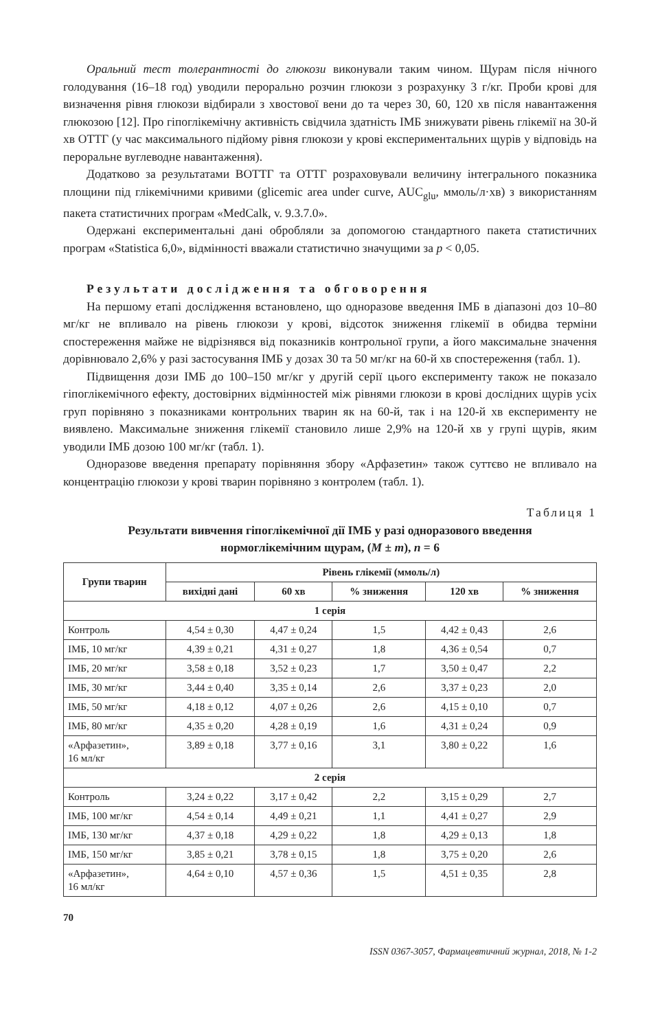Оральний тест толерантності до глюкози виконували таким чином. Щурам після нічного голодування (16–18 год) уводили перорально розчин глюкози з розрахунку 3 г/кг. Проби крові для визначення рівня глюкози відбирали з хвостової вени до та через 30, 60, 120 хв після навантаження глюкозою [12]. Про гіпоглікемічну активність свідчила здатність ІМБ знижувати рівень глікемії на 30-й хв ОТТГ (у час максимального підйому рівня глюкози у крові експериментальних щурів у відповідь на пероральне вуглеводне навантаження).
Додатково за результатами ВОТТГ та ОТТГ розраховували величину інтегрального показника площини під глікемічними кривими (glicemic area under curve, AUC<sub>glu</sub>, ммоль/л·хв) з використанням пакета статистичних програм «MedCalk, v. 9.3.7.0».
Одержані експериментальні дані обробляли за допомогою стандартного пакета статистичних програм «Statistica 6,0», відмінності вважали статистично значущими за p < 0,05.
Результати дослідження та обговорення
На першому етапі дослідження встановлено, що одноразове введення ІМБ в діапазоні доз 10–80 мг/кг не впливало на рівень глюкози у крові, відсоток зниження глікемії в обидва терміни спостереження майже не відрізнявся від показників контрольної групи, а його максимальне значення дорівнювало 2,6% у разі застосування ІМБ у дозах 30 та 50 мг/кг на 60-й хв спостереження (табл. 1).
Підвищення дози ІМБ до 100–150 мг/кг у другій серії цього експерименту також не показало гіпоглікемічного ефекту, достовірних відмінностей між рівнями глюкози в крові дослідних щурів усіх груп порівняно з показниками контрольних тварин як на 60-й, так і на 120-й хв експерименту не виявлено. Максимальне зниження глікемії становило лише 2,9% на 120-й хв у групі щурів, яким уводили ІМБ дозою 100 мг/кг (табл. 1).
Одноразове введення препарату порівняння збору «Арфазетин» також суттєво не впливало на концентрацію глюкози у крові тварин порівняно з контролем (табл. 1).
Таблиця 1
Результати вивчення гіпоглікемічної дії ІМБ у разі одноразового введення
нормоглікемічним щурам, (M ± m), n = 6
| Групи тварин | Рівень глікемії (ммоль/л) | | | | |
| --- | --- | --- | --- | --- | --- |
| | вихідні дані | 60 хв | % зниження | 120 хв | % зниження |
| 1 серія | | | | | |
| Контроль | 4,54 ± 0,30 | 4,47 ± 0,24 | 1,5 | 4,42 ± 0,43 | 2,6 |
| ІМБ, 10 мг/кг | 4,39 ± 0,21 | 4,31 ± 0,27 | 1,8 | 4,36 ± 0,54 | 0,7 |
| ІМБ, 20 мг/кг | 3,58 ± 0,18 | 3,52 ± 0,23 | 1,7 | 3,50 ± 0,47 | 2,2 |
| ІМБ, 30 мг/кг | 3,44 ± 0,40 | 3,35 ± 0,14 | 2,6 | 3,37 ± 0,23 | 2,0 |
| ІМБ, 50 мг/кг | 4,18 ± 0,12 | 4,07 ± 0,26 | 2,6 | 4,15 ± 0,10 | 0,7 |
| ІМБ, 80 мг/кг | 4,35 ± 0,20 | 4,28 ± 0,19 | 1,6 | 4,31 ± 0,24 | 0,9 |
| «Арфазетин», 16 мл/кг | 3,89 ± 0,18 | 3,77 ± 0,16 | 3,1 | 3,80 ± 0,22 | 1,6 |
| 2 серія | | | | | |
| Контроль | 3,24 ± 0,22 | 3,17 ± 0,42 | 2,2 | 3,15 ± 0,29 | 2,7 |
| ІМБ, 100 мг/кг | 4,54 ± 0,14 | 4,49 ± 0,21 | 1,1 | 4,41 ± 0,27 | 2,9 |
| ІМБ, 130 мг/кг | 4,37 ± 0,18 | 4,29 ± 0,22 | 1,8 | 4,29 ± 0,13 | 1,8 |
| ІМБ, 150 мг/кг | 3,85 ± 0,21 | 3,78 ± 0,15 | 1,8 | 3,75 ± 0,20 | 2,6 |
| «Арфазетин», 16 мл/кг | 4,64 ± 0,10 | 4,57 ± 0,36 | 1,5 | 4,51 ± 0,35 | 2,8 |
70
ISSN 0367-3057, Фармацевтичний журнал, 2018, № 1-2